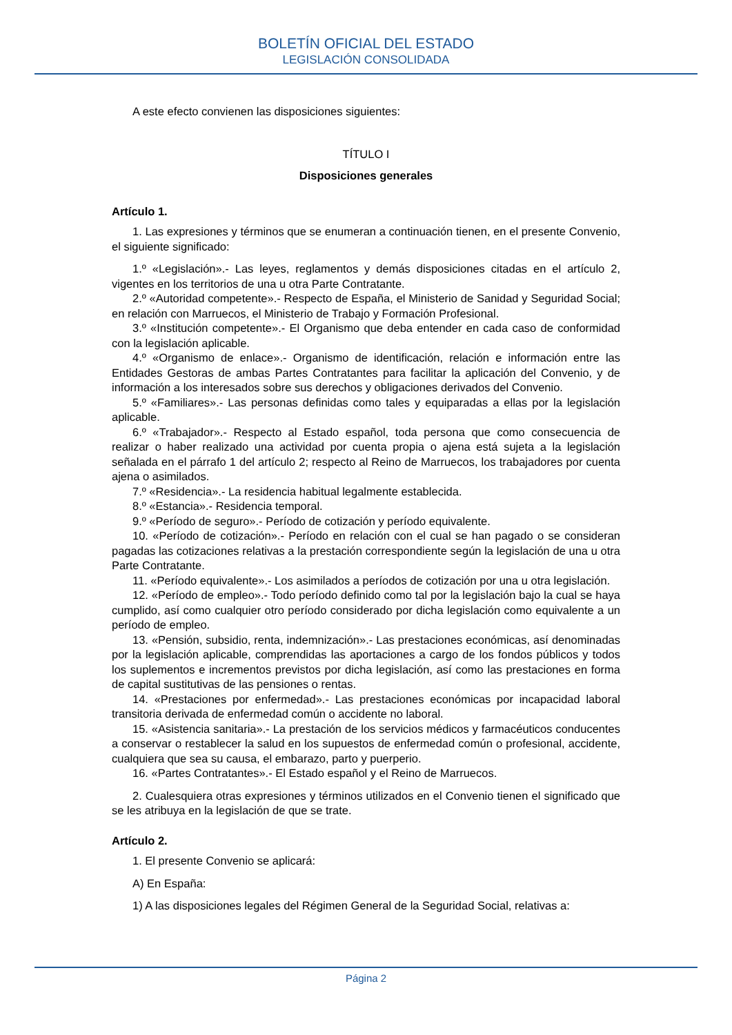BOLETÍN OFICIAL DEL ESTADO
LEGISLACIÓN CONSOLIDADA
A este efecto convienen las disposiciones siguientes:
TÍTULO I
Disposiciones generales
Artículo 1.
1. Las expresiones y términos que se enumeran a continuación tienen, en el presente Convenio, el siguiente significado:
1.º «Legislación».- Las leyes, reglamentos y demás disposiciones citadas en el artículo 2, vigentes en los territorios de una u otra Parte Contratante.
2.º «Autoridad competente».- Respecto de España, el Ministerio de Sanidad y Seguridad Social; en relación con Marruecos, el Ministerio de Trabajo y Formación Profesional.
3.º «Institución competente».- El Organismo que deba entender en cada caso de conformidad con la legislación aplicable.
4.º «Organismo de enlace».- Organismo de identificación, relación e información entre las Entidades Gestoras de ambas Partes Contratantes para facilitar la aplicación del Convenio, y de información a los interesados sobre sus derechos y obligaciones derivados del Convenio.
5.º «Familiares».- Las personas definidas como tales y equiparadas a ellas por la legislación aplicable.
6.º «Trabajador».- Respecto al Estado español, toda persona que como consecuencia de realizar o haber realizado una actividad por cuenta propia o ajena está sujeta a la legislación señalada en el párrafo 1 del artículo 2; respecto al Reino de Marruecos, los trabajadores por cuenta ajena o asimilados.
7.º «Residencia».- La residencia habitual legalmente establecida.
8.º «Estancia».- Residencia temporal.
9.º «Período de seguro».- Período de cotización y período equivalente.
10. «Período de cotización».- Período en relación con el cual se han pagado o se consideran pagadas las cotizaciones relativas a la prestación correspondiente según la legislación de una u otra Parte Contratante.
11. «Período equivalente».- Los asimilados a períodos de cotización por una u otra legislación.
12. «Período de empleo».- Todo período definido como tal por la legislación bajo la cual se haya cumplido, así como cualquier otro período considerado por dicha legislación como equivalente a un período de empleo.
13. «Pensión, subsidio, renta, indemnización».- Las prestaciones económicas, así denominadas por la legislación aplicable, comprendidas las aportaciones a cargo de los fondos públicos y todos los suplementos e incrementos previstos por dicha legislación, así como las prestaciones en forma de capital sustitutivas de las pensiones o rentas.
14. «Prestaciones por enfermedad».- Las prestaciones económicas por incapacidad laboral transitoria derivada de enfermedad común o accidente no laboral.
15. «Asistencia sanitaria».- La prestación de los servicios médicos y farmacéuticos conducentes a conservar o restablecer la salud en los supuestos de enfermedad común o profesional, accidente, cualquiera que sea su causa, el embarazo, parto y puerperio.
16. «Partes Contratantes».- El Estado español y el Reino de Marruecos.
2. Cualesquiera otras expresiones y términos utilizados en el Convenio tienen el significado que se les atribuya en la legislación de que se trate.
Artículo 2.
1. El presente Convenio se aplicará:
A) En España:
1) A las disposiciones legales del Régimen General de la Seguridad Social, relativas a:
Página 2